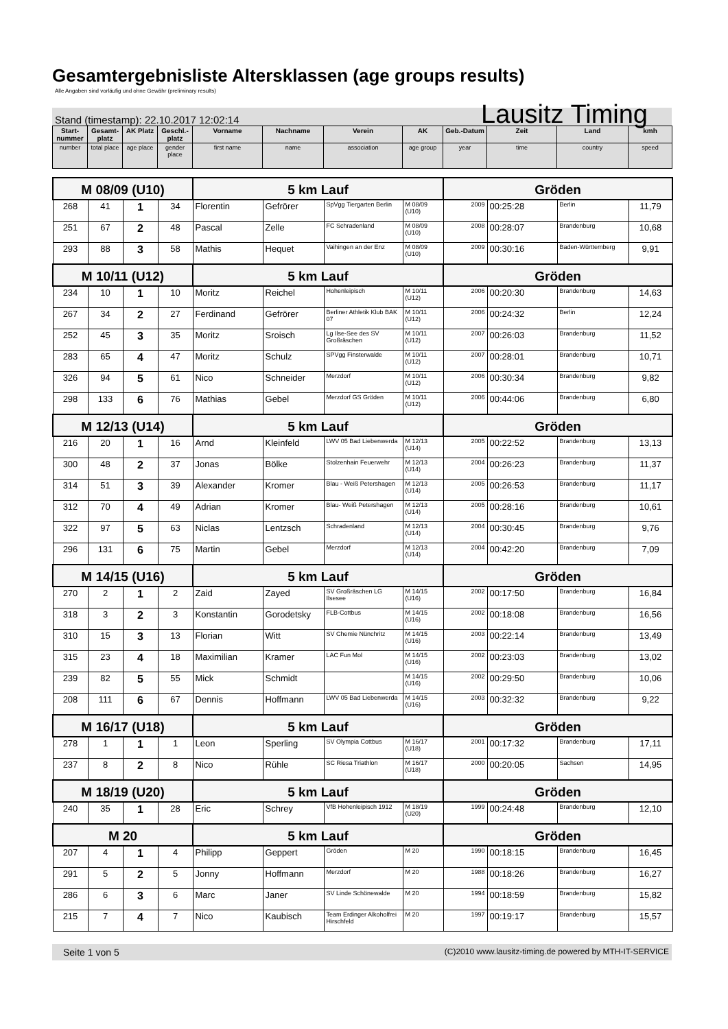Gesamtergebnisliste Altersklassen (age groups results)
Alle Angaben sind vorläufig und ohne Gewähr (preliminary results)
Stand (timestamp): 22.10.2017 12:02:14 Lausitz Timing
| Start-nummer | Gesamt-platz | AK Platz | Geschl.-platz | Vorname | Nachname | Verein | AK | Geb.-Datum | Zeit | Land | kmh |
| --- | --- | --- | --- | --- | --- | --- | --- | --- | --- | --- | --- |
| number | total place | age place | gender place | first name | name | association | age group | year | time | country | speed |
| M 08/09 (U10) | | | | 5 km Lauf | | | | Gröden | | | |
| 268 | 41 | 1 | 34 | Florentin | Gefrörer | SpVgg Tiergarten Berlin | M 08/09 (U10) | 2009 | 00:25:28 | Berlin | 11,79 |
| 251 | 67 | 2 | 48 | Pascal | Zelle | FC Schradenland | M 08/09 (U10) | 2008 | 00:28:07 | Brandenburg | 10,68 |
| 293 | 88 | 3 | 58 | Mathis | Hequet | Vaihingen an der Enz | M 08/09 (U10) | 2009 | 00:30:16 | Baden-Württemberg | 9,91 |
| M 10/11 (U12) | | | | 5 km Lauf | | | | Gröden | | | |
| 234 | 10 | 1 | 10 | Moritz | Reichel | Hohenleipisch | M 10/11 (U12) | 2006 | 00:20:30 | Brandenburg | 14,63 |
| 267 | 34 | 2 | 27 | Ferdinand | Gefrörer | Berliner Athletik Klub BAK 07 | M 10/11 (U12) | 2006 | 00:24:32 | Berlin | 12,24 |
| 252 | 45 | 3 | 35 | Moritz | Sroisch | Lg Ilse-See des SV Großräschen | M 10/11 (U12) | 2007 | 00:26:03 | Brandenburg | 11,52 |
| 283 | 65 | 4 | 47 | Moritz | Schulz | SPVgg Finsterwalde | M 10/11 (U12) | 2007 | 00:28:01 | Brandenburg | 10,71 |
| 326 | 94 | 5 | 61 | Nico | Schneider | Merzdorf | M 10/11 (U12) | 2006 | 00:30:34 | Brandenburg | 9,82 |
| 298 | 133 | 6 | 76 | Mathias | Gebel | Merzdorf GS Gröden | M 10/11 (U12) | 2006 | 00:44:06 | Brandenburg | 6,80 |
| M 12/13 (U14) | | | | 5 km Lauf | | | | Gröden | | | |
| 216 | 20 | 1 | 16 | Arnd | Kleinfeld | LWV 05 Bad Liebenwerda | M 12/13 (U14) | 2005 | 00:22:52 | Brandenburg | 13,13 |
| 300 | 48 | 2 | 37 | Jonas | Bölke | Stolzenhain Feuerwehr | M 12/13 (U14) | 2004 | 00:26:23 | Brandenburg | 11,37 |
| 314 | 51 | 3 | 39 | Alexander | Kromer | Blau - Weiß Petershagen | M 12/13 (U14) | 2005 | 00:26:53 | Brandenburg | 11,17 |
| 312 | 70 | 4 | 49 | Adrian | Kromer | Blau- Weiß Petershagen | M 12/13 (U14) | 2005 | 00:28:16 | Brandenburg | 10,61 |
| 322 | 97 | 5 | 63 | Niclas | Lentzsch | Schradenland | M 12/13 (U14) | 2004 | 00:30:45 | Brandenburg | 9,76 |
| 296 | 131 | 6 | 75 | Martin | Gebel | Merzdorf | M 12/13 (U14) | 2004 | 00:42:20 | Brandenburg | 7,09 |
| M 14/15 (U16) | | | | 5 km Lauf | | | | Gröden | | | |
| 270 | 2 | 1 | 2 | Zaid | Zayed | SV Großräschen LG Ilsesee | M 14/15 (U16) | 2002 | 00:17:50 | Brandenburg | 16,84 |
| 318 | 3 | 2 | 3 | Konstantin | Gorodetsky | FLB-Cottbus | M 14/15 (U16) | 2002 | 00:18:08 | Brandenburg | 16,56 |
| 310 | 15 | 3 | 13 | Florian | Witt | SV Chemie Nünchritz | M 14/15 (U16) | 2003 | 00:22:14 | Brandenburg | 13,49 |
| 315 | 23 | 4 | 18 | Maximilian | Kramer | LAC Fun Mol | M 14/15 (U16) | 2002 | 00:23:03 | Brandenburg | 13,02 |
| 239 | 82 | 5 | 55 | Mick | Schmidt | | M 14/15 (U16) | 2002 | 00:29:50 | Brandenburg | 10,06 |
| 208 | 111 | 6 | 67 | Dennis | Hoffmann | LWV 05 Bad Liebenwerda | M 14/15 (U16) | 2003 | 00:32:32 | Brandenburg | 9,22 |
| M 16/17 (U18) | | | | 5 km Lauf | | | | Gröden | | | |
| 278 | 1 | 1 | 1 | Leon | Sperling | SV Olympia Cottbus | M 16/17 (U18) | 2001 | 00:17:32 | Brandenburg | 17,11 |
| 237 | 8 | 2 | 8 | Nico | Rühle | SC Riesa Triathlon | M 16/17 (U18) | 2000 | 00:20:05 | Sachsen | 14,95 |
| M 18/19 (U20) | | | | 5 km Lauf | | | | Gröden | | | |
| 240 | 35 | 1 | 28 | Eric | Schrey | VfB Hohenleipisch 1912 | M 18/19 (U20) | 1999 | 00:24:48 | Brandenburg | 12,10 |
| M 20 | | | | 5 km Lauf | | | | Gröden | | | |
| 207 | 4 | 1 | 4 | Philipp | Geppert | Gröden | M 20 | 1990 | 00:18:15 | Brandenburg | 16,45 |
| 291 | 5 | 2 | 5 | Jonny | Hoffmann | Merzdorf | M 20 | 1988 | 00:18:26 | Brandenburg | 16,27 |
| 286 | 6 | 3 | 6 | Marc | Janer | SV Linde Schönewalde | M 20 | 1994 | 00:18:59 | Brandenburg | 15,82 |
| 215 | 7 | 4 | 7 | Nico | Kaubisch | Team Erdinger Alkoholfrei Hirschfeld | M 20 | 1997 | 00:19:17 | Brandenburg | 15,57 |
Seite 1 von 5 (C)2010 www.lausitz-timing.de powered by MTH-IT-SERVICE